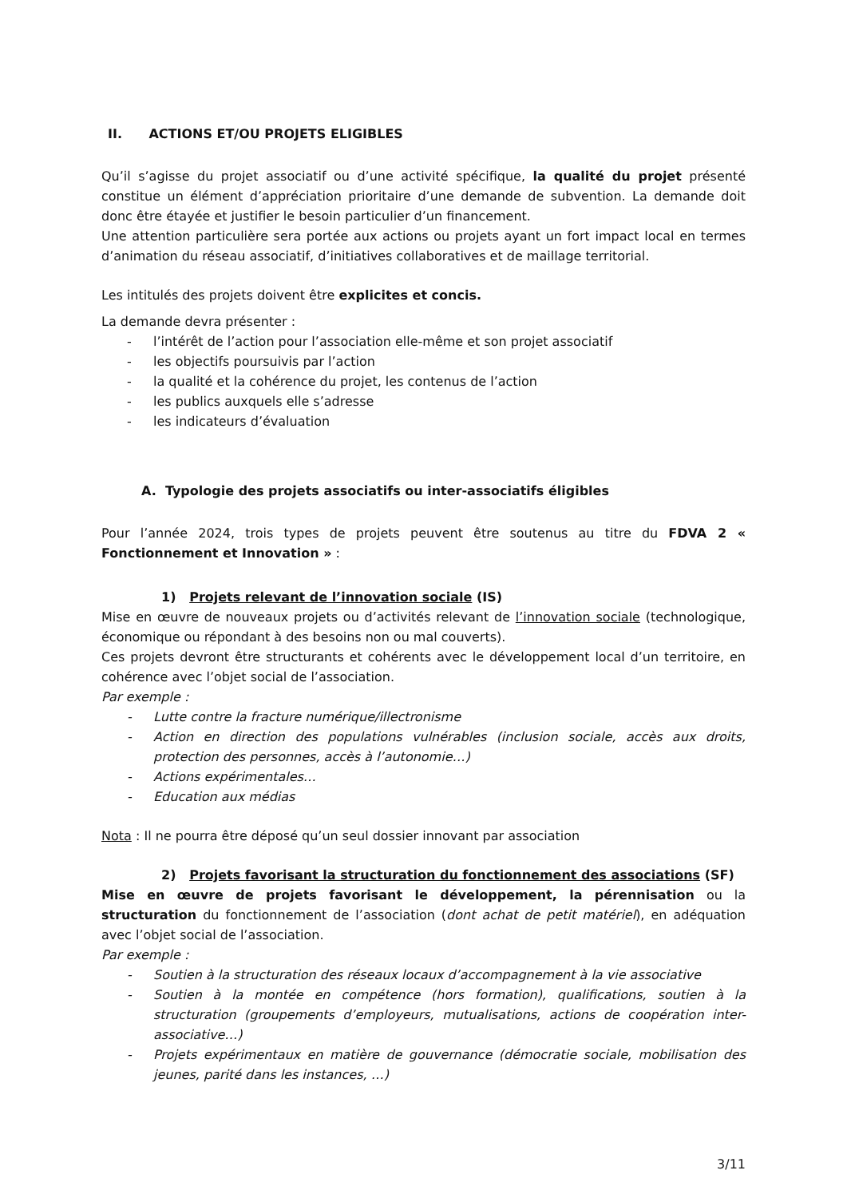II. ACTIONS ET/OU PROJETS ELIGIBLES
Qu’il s’agisse du projet associatif ou d’une activité spécifique, la qualité du projet présenté constitue un élément d’appréciation prioritaire d’une demande de subvention. La demande doit donc être étayée et justifier le besoin particulier d’un financement.
Une attention particulière sera portée aux actions ou projets ayant un fort impact local en termes d’animation du réseau associatif, d’initiatives collaboratives et de maillage territorial.
Les intitulés des projets doivent être explicites et concis.
La demande devra présenter :
- l’intérêt de l’action pour l’association elle-même et son projet associatif
- les objectifs poursuivis par l’action
- la qualité et la cohérence du projet, les contenus de l’action
- les publics auxquels elle s’adresse
- les indicateurs d’évaluation
A. Typologie des projets associatifs ou inter-associatifs éligibles
Pour l’année 2024, trois types de projets peuvent être soutenus au titre du FDVA 2 « Fonctionnement et Innovation » :
1) Projets relevant de l’innovation sociale (IS)
Mise en œuvre de nouveaux projets ou d’activités relevant de l’innovation sociale (technologique, économique ou répondant à des besoins non ou mal couverts).
Ces projets devront être structurants et cohérents avec le développement local d’un territoire, en cohérence avec l’objet social de l’association.
Par exemple :
- Lutte contre la fracture numérique/illectronisme
- Action en direction des populations vulnérables (inclusion sociale, accès aux droits, protection des personnes, accès à l’autonomie…)
- Actions expérimentales…
- Education aux médias
Nota : Il ne pourra être déposé qu’un seul dossier innovant par association
2) Projets favorisant la structuration du fonctionnement des associations (SF)
Mise en œuvre de projets favorisant le développement, la pérennisation ou la structuration du fonctionnement de l’association (dont achat de petit matériel), en adéquation avec l’objet social de l’association.
Par exemple :
- Soutien à la structuration des réseaux locaux d’accompagnement à la vie associative
- Soutien à la montée en compétence (hors formation), qualifications, soutien à la structuration (groupements d’employeurs, mutualisations, actions de coopération inter-associative…)
- Projets expérimentaux en matière de gouvernance (démocratie sociale, mobilisation des jeunes, parité dans les instances, …)
3/11